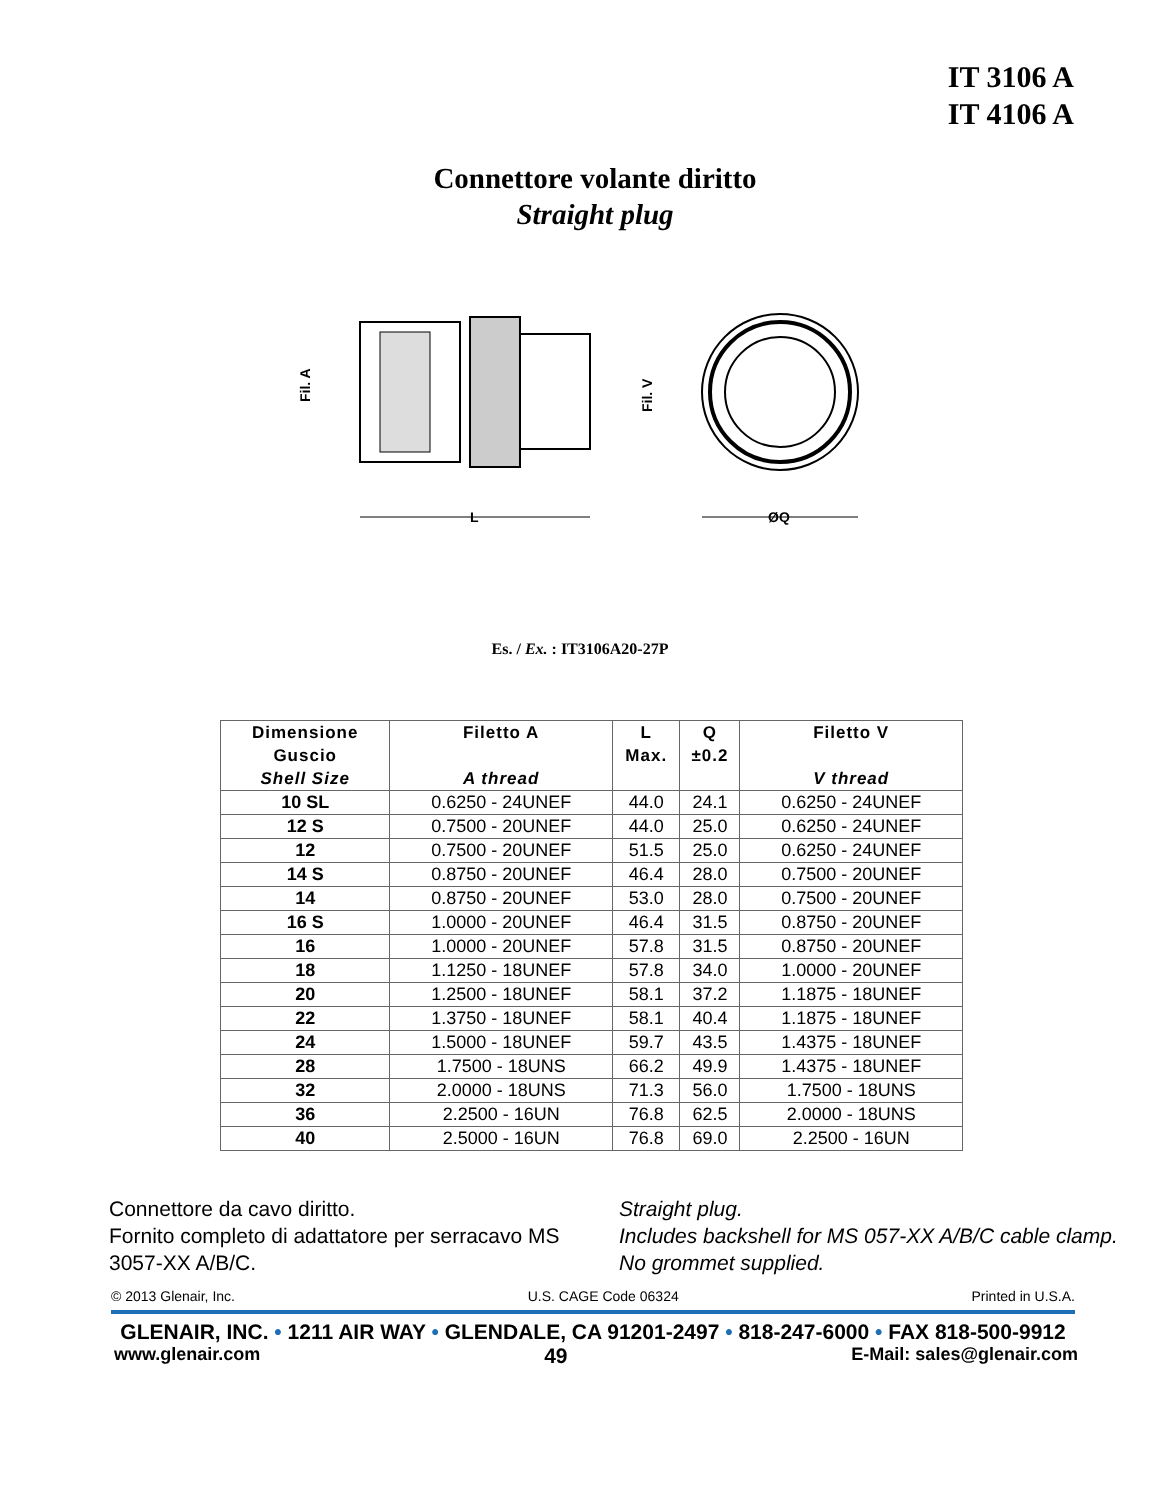IT 3106 A
IT 4106 A
Connettore volante diritto
Straight plug
L
ØQ
Fil. A
Fil. V
Es. / Ex. : IT3106A20-27P
| Dimensione Guscio Shell Size | Filetto A A thread | L Max. | Q ±0.2 | Filetto V V thread |
| --- | --- | --- | --- | --- |
| 10 SL | 0.6250 - 24UNEF | 44.0 | 24.1 | 0.6250 - 24UNEF |
| 12 S | 0.7500 - 20UNEF | 44.0 | 25.0 | 0.6250 - 24UNEF |
| 12 | 0.7500 - 20UNEF | 51.5 | 25.0 | 0.6250 - 24UNEF |
| 14 S | 0.8750 - 20UNEF | 46.4 | 28.0 | 0.7500 - 20UNEF |
| 14 | 0.8750 - 20UNEF | 53.0 | 28.0 | 0.7500 - 20UNEF |
| 16 S | 1.0000 - 20UNEF | 46.4 | 31.5 | 0.8750 - 20UNEF |
| 16 | 1.0000 - 20UNEF | 57.8 | 31.5 | 0.8750 - 20UNEF |
| 18 | 1.1250 - 18UNEF | 57.8 | 34.0 | 1.0000 - 20UNEF |
| 20 | 1.2500 - 18UNEF | 58.1 | 37.2 | 1.1875 - 18UNEF |
| 22 | 1.3750 - 18UNEF | 58.1 | 40.4 | 1.1875 - 18UNEF |
| 24 | 1.5000 - 18UNEF | 59.7 | 43.5 | 1.4375 - 18UNEF |
| 28 | 1.7500 - 18UNS | 66.2 | 49.9 | 1.4375 - 18UNEF |
| 32 | 2.0000 - 18UNS | 71.3 | 56.0 | 1.7500 - 18UNS |
| 36 | 2.2500 - 16UN | 76.8 | 62.5 | 2.0000 - 18UNS |
| 40 | 2.5000 - 16UN | 76.8 | 69.0 | 2.2500 - 16UN |
Connettore da cavo diritto.
Fornito completo di adattatore per serracavo MS 3057-XX A/B/C.
Straight plug.
Includes backshell for MS 057-XX A/B/C cable clamp.
No grommet supplied.
© 2013 Glenair, Inc. U.S. CAGE Code 06324 Printed in U.S.A.
GLENAIR, INC. • 1211 AIR WAY • GLENDALE, CA 91201-2497 • 818-247-6000 • FAX 818-500-9912
www.glenair.com 49 E-Mail: sales@glenair.com